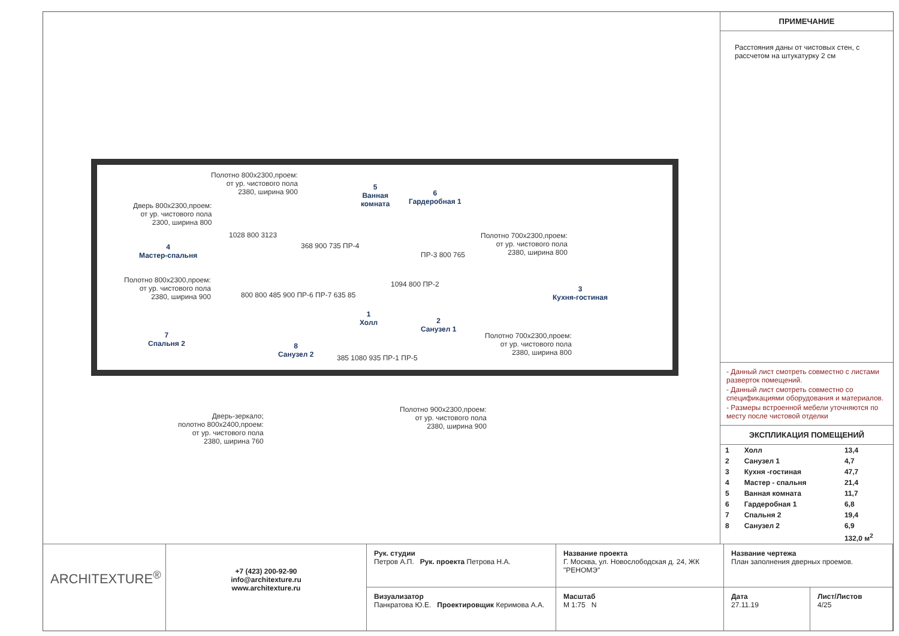Полотно 800х2300,проем:
от ур. чистового пола
2380, ширина 900
Дверь 800х2300,проем:
от ур. чистового пола
2300, ширина 800
Полотно 700х2300,проем:
от ур. чистового пола
2380, ширина 800
Полотно 800х2300,проем:
от ур. чистового пола
2380, ширина 900
Полотно 700х2300,проем:
от ур. чистового пола
2380, ширина 800
Полотно 900х2300,проем:
от ур. чистового пола
2380, ширина 900
Дверь-зеркало;
полотно 800х2400,проем:
от ур. чистового пола
2380, ширина 760
5
Ванная
комната
6
Гардеробная 1
4
Мастер-спальня
3
Кухня-гостиная
1
Холл
2
Санузел 1
7
Спальня 2
8
Санузел 2
1028 800 3123
368 900 735 ПР-4
ПР-3 800 765
1094 800 ПР-2
800 800 485 900 ПР-6 ПР-7 635 85
385 1080 935 ПР-1 ПР-5
ПРИМЕЧАНИЕ
Расстояния даны от чистовых стен, с рассчетом на штукатурку 2 см
- Данный лист смотреть совместно с листами разверток помещений.
- Данный лист смотреть совместно со спецификациями оборудования и материалов.
- Размеры встроенной мебели уточняются по месту после чистовой отделки
ЭКСПЛИКАЦИЯ ПОМЕЩЕНИЙ
| 1 | Холл | 13,4 |
| 2 | Санузел 1 | 4,7 |
| 3 | Кухня -гостиная | 47,7 |
| 4 | Мастер - спальня | 21,4 |
| 5 | Ванная комната | 11,7 |
| 6 | Гардеробная 1 | 6,8 |
| 7 | Спальня 2 | 19,4 |
| 8 | Санузел 2 | 6,9 |
| | | 132,0 м<sup>2</sup> |
ARCHITEXTURE<sup>®</sup>
+7 (423) 200-92-90
info@architexture.ru
www.architexture.ru
Рук. студии
Петров А.П. Рук. проекта Петрова Н.А.
Название проекта
Г. Москва, ул. Новослободская д. 24, ЖК "РЕНОМЭ"
Название чертежа
План заполнения дверных проемов.
Визуализатор
Панкратова Ю.Е. Проектировщик Керимова А.А.
Масштаб
М 1:75 N
Дата
27.11.19
Лист/Листов
4/25